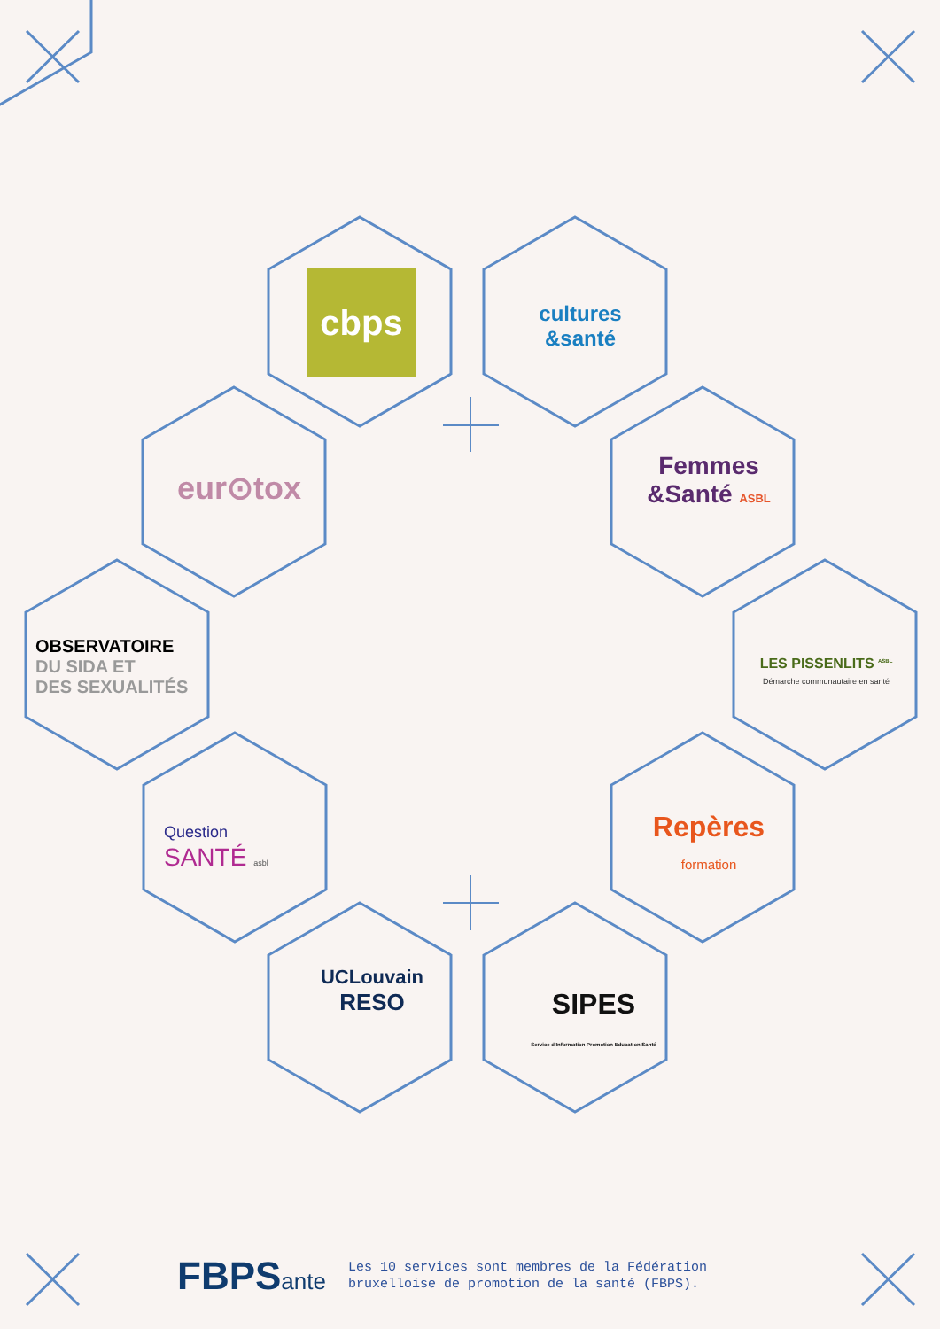cbps
cultures
&santé
eur⊙tox
Femmes
&Santé ASBL
OBSERVATOIRE
DU SIDA ET
DES SEXUALITÉS
LES PISSENLITS <sup>ASBL</sup>
Démarche communautaire en santé
Question
SANTÉ asbl
Repères
formation
UCLouvain
RESO
SIPES
Service d'Information Promotion Education Santé
FBPSante
Les 10 services sont membres de la Fédération
bruxelloise de promotion de la santé (FBPS).